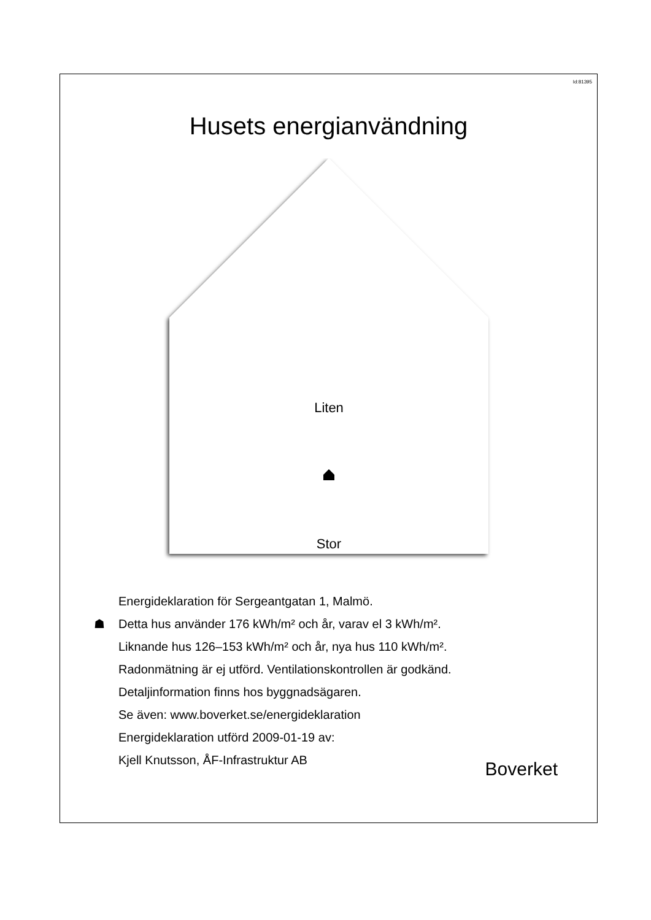Id:81395
Husets energianvändning
Liten
Stor
Energideklaration för Sergeantgatan 1, Malmö.
☗ Detta hus använder 176 kWh/m² och år, varav el 3 kWh/m².
Liknande hus 126–153 kWh/m² och år, nya hus 110 kWh/m².
Radonmätning är ej utförd. Ventilationskontrollen är godkänd.
Detaljinformation finns hos byggnadsägaren.
Se även: www.boverket.se/energideklaration
Energideklaration utförd 2009-01-19 av:
Kjell Knutsson, ÅF-Infrastruktur AB
Boverket